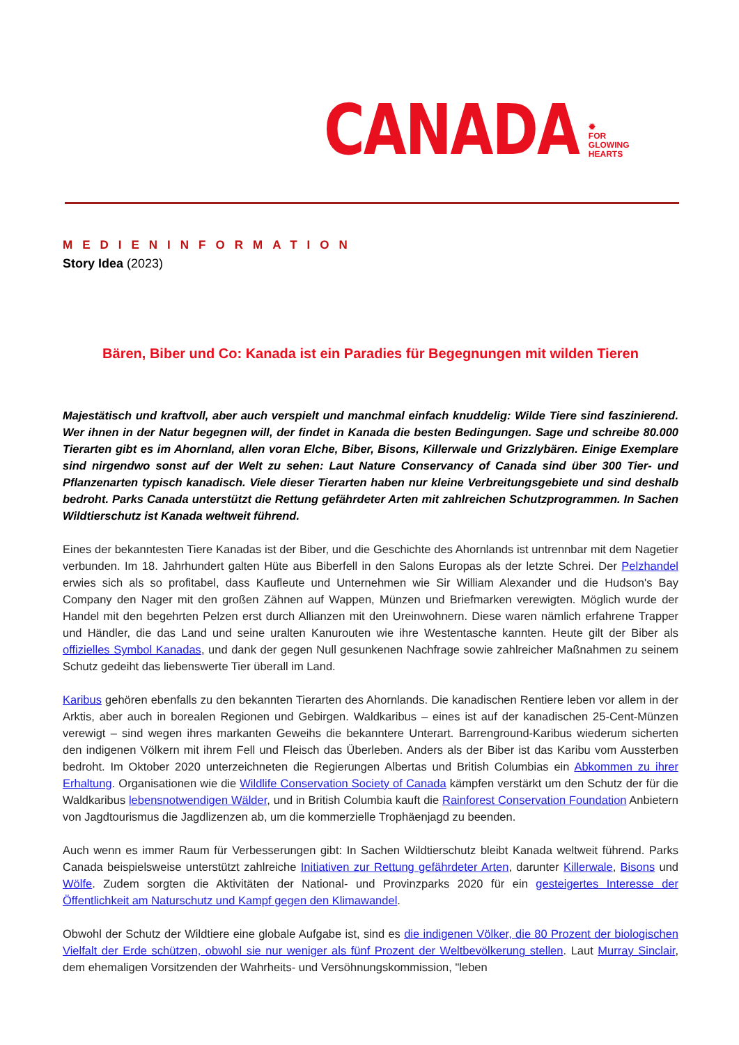CANADA ✹
FOR
GLOWING
HEARTS
MEDIENINFORMATION
Story Idea (2023)
Bären, Biber und Co: Kanada ist ein Paradies für Begegnungen mit wilden Tieren
Majestätisch und kraftvoll, aber auch verspielt und manchmal einfach knuddelig: Wilde Tiere sind faszinierend. Wer ihnen in der Natur begegnen will, der findet in Kanada die besten Bedingungen. Sage und schreibe 80.000 Tierarten gibt es im Ahornland, allen voran Elche, Biber, Bisons, Killerwale und Grizzlybären. Einige Exemplare sind nirgendwo sonst auf der Welt zu sehen: Laut Nature Conservancy of Canada sind über 300 Tier- und Pflanzenarten typisch kanadisch. Viele dieser Tierarten haben nur kleine Verbreitungsgebiete und sind deshalb bedroht. Parks Canada unterstützt die Rettung gefährdeter Arten mit zahlreichen Schutzprogrammen. In Sachen Wildtierschutz ist Kanada weltweit führend.
Eines der bekanntesten Tiere Kanadas ist der Biber, und die Geschichte des Ahornlands ist untrennbar mit dem Nagetier verbunden. Im 18. Jahrhundert galten Hüte aus Biberfell in den Salons Europas als der letzte Schrei. Der Pelzhandel erwies sich als so profitabel, dass Kaufleute und Unternehmen wie Sir William Alexander und die Hudson's Bay Company den Nager mit den großen Zähnen auf Wappen, Münzen und Briefmarken verewigten. Möglich wurde der Handel mit den begehrten Pelzen erst durch Allianzen mit den Ureinwohnern. Diese waren nämlich erfahrene Trapper und Händler, die das Land und seine uralten Kanurouten wie ihre Westentasche kannten. Heute gilt der Biber als offizielles Symbol Kanadas, und dank der gegen Null gesunkenen Nachfrage sowie zahlreicher Maßnahmen zu seinem Schutz gedeiht das liebenswerte Tier überall im Land.
Karibus gehören ebenfalls zu den bekannten Tierarten des Ahornlands. Die kanadischen Rentiere leben vor allem in der Arktis, aber auch in borealen Regionen und Gebirgen. Waldkaribus – eines ist auf der kanadischen 25-Cent-Münzen verewigt – sind wegen ihres markanten Geweihs die bekanntere Unterart. Barrenground-Karibus wiederum sicherten den indigenen Völkern mit ihrem Fell und Fleisch das Überleben. Anders als der Biber ist das Karibu vom Aussterben bedroht. Im Oktober 2020 unterzeichneten die Regierungen Albertas und British Columbias ein Abkommen zu ihrer Erhaltung. Organisationen wie die Wildlife Conservation Society of Canada kämpfen verstärkt um den Schutz der für die Waldkaribus lebensnotwendigen Wälder, und in British Columbia kauft die Rainforest Conservation Foundation Anbietern von Jagdtourismus die Jagdlizenzen ab, um die kommerzielle Trophäenjagd zu beenden.
Auch wenn es immer Raum für Verbesserungen gibt: In Sachen Wildtierschutz bleibt Kanada weltweit führend. Parks Canada beispielsweise unterstützt zahlreiche Initiativen zur Rettung gefährdeter Arten, darunter Killerwale, Bisons und Wölfe. Zudem sorgten die Aktivitäten der National- und Provinzparks 2020 für ein gesteigertes Interesse der Öffentlichkeit am Naturschutz und Kampf gegen den Klimawandel.
Obwohl der Schutz der Wildtiere eine globale Aufgabe ist, sind es die indigenen Völker, die 80 Prozent der biologischen Vielfalt der Erde schützen, obwohl sie nur weniger als fünf Prozent der Weltbevölkerung stellen. Laut Murray Sinclair, dem ehemaligen Vorsitzenden der Wahrheits- und Versöhnungskommission, "leben